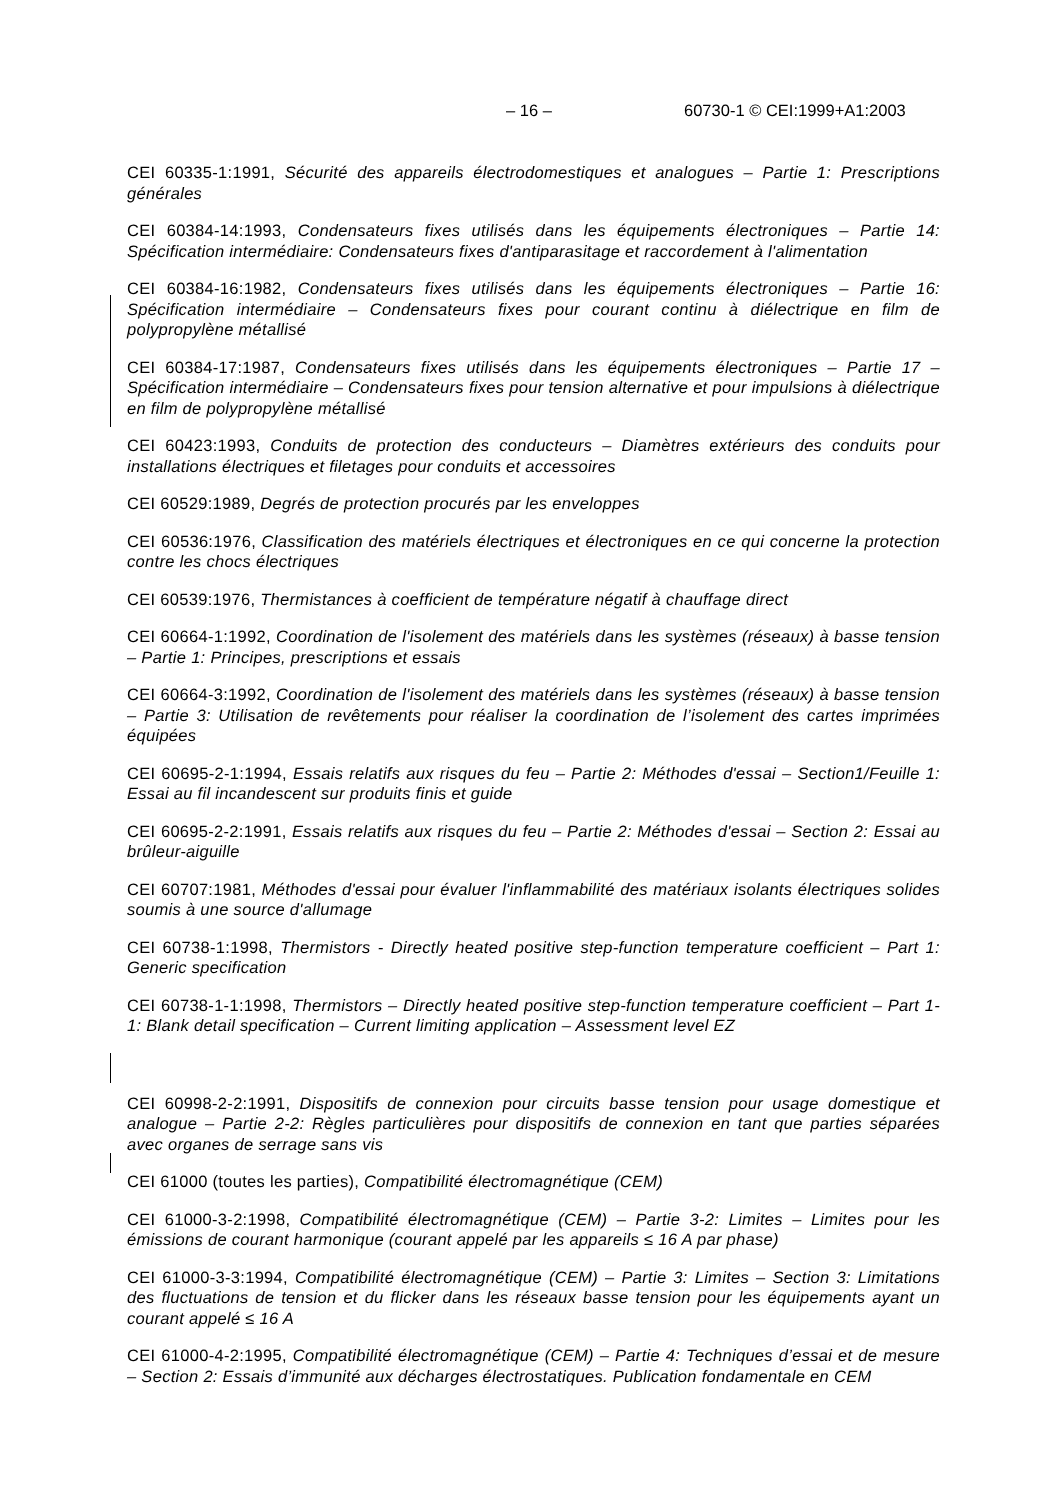– 16 – 60730-1 © CEI:1999+A1:2003
CEI 60335-1:1991, Sécurité des appareils électrodomestiques et analogues – Partie 1: Prescriptions générales
CEI 60384-14:1993, Condensateurs fixes utilisés dans les équipements électroniques – Partie 14: Spécification intermédiaire: Condensateurs fixes d'antiparasitage et raccordement à l'alimentation
CEI 60384-16:1982, Condensateurs fixes utilisés dans les équipements électroniques – Partie 16: Spécification intermédiaire – Condensateurs fixes pour courant continu à diélectrique en film de polypropylène métallisé
CEI 60384-17:1987, Condensateurs fixes utilisés dans les équipements électroniques – Partie 17 – Spécification intermédiaire – Condensateurs fixes pour tension alternative et pour impulsions à diélectrique en film de polypropylène métallisé
CEI 60423:1993, Conduits de protection des conducteurs – Diamètres extérieurs des conduits pour installations électriques et filetages pour conduits et accessoires
CEI 60529:1989, Degrés de protection procurés par les enveloppes
CEI 60536:1976, Classification des matériels électriques et électroniques en ce qui concerne la protection contre les chocs électriques
CEI 60539:1976, Thermistances à coefficient de température négatif à chauffage direct
CEI 60664-1:1992, Coordination de l'isolement des matériels dans les systèmes (réseaux) à basse tension – Partie 1: Principes, prescriptions et essais
CEI 60664-3:1992, Coordination de l'isolement des matériels dans les systèmes (réseaux) à basse tension – Partie 3: Utilisation de revêtements pour réaliser la coordination de l’isolement des cartes imprimées équipées
CEI 60695-2-1:1994, Essais relatifs aux risques du feu – Partie 2: Méthodes d'essai – Section1/Feuille 1: Essai au fil incandescent sur produits finis et guide
CEI 60695-2-2:1991, Essais relatifs aux risques du feu – Partie 2: Méthodes d'essai – Section 2: Essai au brûleur-aiguille
CEI 60707:1981, Méthodes d'essai pour évaluer l'inflammabilité des matériaux isolants électriques solides soumis à une source d'allumage
CEI 60738-1:1998, Thermistors - Directly heated positive step-function temperature coefficient – Part 1: Generic specification
CEI 60738-1-1:1998, Thermistors – Directly heated positive step-function temperature coefficient – Part 1-1: Blank detail specification – Current limiting application – Assessment level EZ
CEI 60998-2-2:1991, Dispositifs de connexion pour circuits basse tension pour usage domestique et analogue – Partie 2-2: Règles particulières pour dispositifs de connexion en tant que parties séparées avec organes de serrage sans vis
CEI 61000 (toutes les parties), Compatibilité électromagnétique (CEM)
CEI 61000-3-2:1998, Compatibilité électromagnétique (CEM) – Partie 3-2: Limites – Limites pour les émissions de courant harmonique (courant appelé par les appareils ≤ 16 A par phase)
CEI 61000-3-3:1994, Compatibilité électromagnétique (CEM) – Partie 3: Limites – Section 3: Limitations des fluctuations de tension et du flicker dans les réseaux basse tension pour les équipements ayant un courant appelé ≤ 16 A
CEI 61000-4-2:1995, Compatibilité électromagnétique (CEM) – Partie 4: Techniques d’essai et de mesure – Section 2: Essais d’immunité aux décharges électrostatiques. Publication fondamentale en CEM